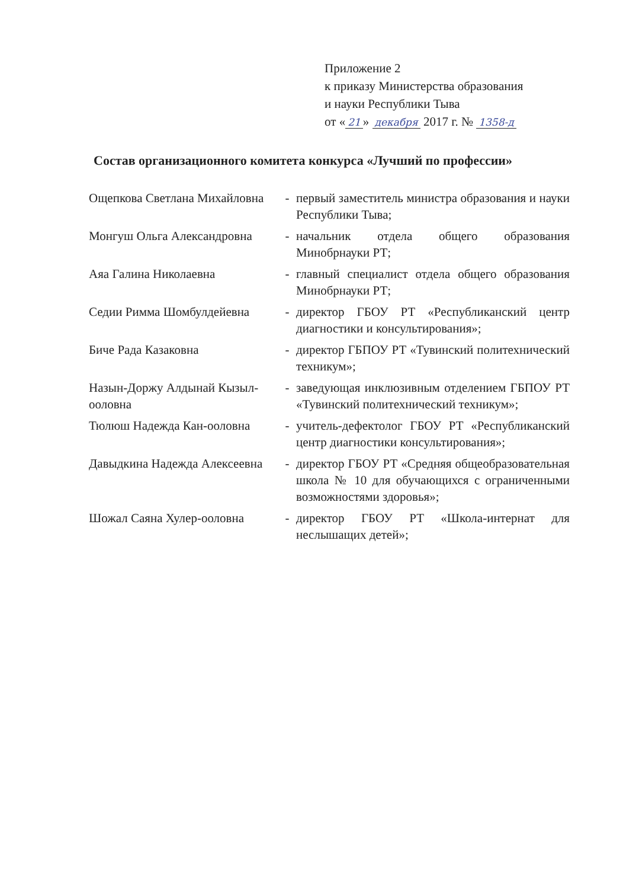Приложение 2
к приказу Министерства образования
и науки Республики Тыва
от « 21 » декабря 2017 г. № 1358-д
Состав организационного комитета конкурса «Лучший по профессии»
| Ощепкова Светлана Михайловна | - | первый заместитель министра образования и науки Республики Тыва; |
| Монгуш Ольга Александровна | - | начальник отдела общего образования Минобрнауки РТ; |
| Аяа Галина Николаевна | - | главный специалист отдела общего образования Минобрнауки РТ; |
| Седии Римма Шомбулдейевна | - | директор ГБОУ РТ «Республиканский центр диагностики и консультирования»; |
| Биче Рада Казаковна | - | директор ГБПОУ РТ «Тувинский политехнический техникум»; |
| Назын-Доржу Алдынай Кызыл-ооловна | - | заведующая инклюзивным отделением ГБПОУ РТ «Тувинский политехнический техникум»; |
| Тюлюш Надежда Кан-ооловна | - | учитель-дефектолог ГБОУ РТ «Республиканский центр диагностики консультирования»; |
| Давыдкина Надежда Алексеевна | - | директор ГБОУ РТ «Средняя общеобразовательная школа № 10 для обучающихся с ограниченными возможностями здоровья»; |
| Шожал Саяна Хулер-ооловна | - | директор ГБОУ РТ «Школа-интернат для неслышащих детей»; |